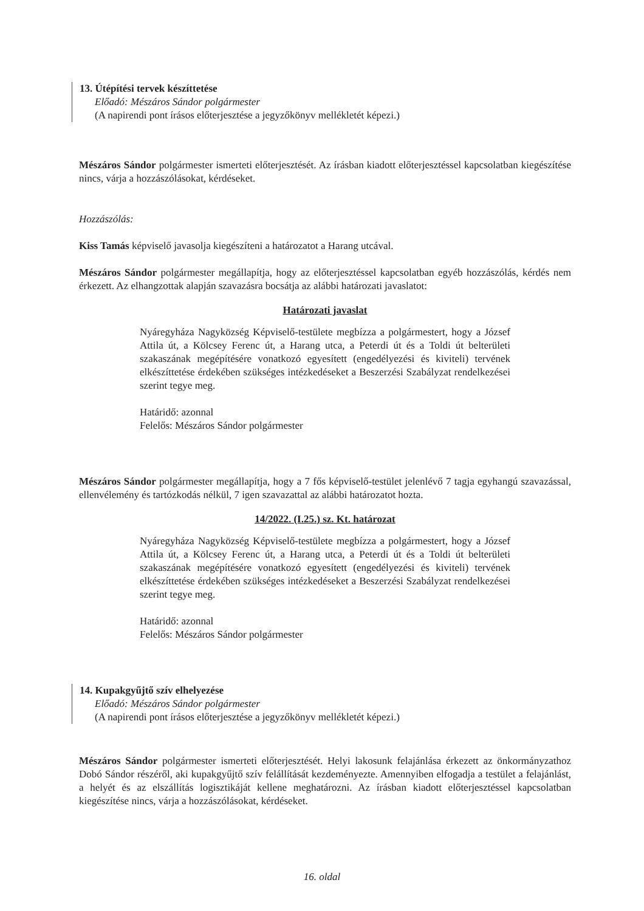13. Útépítési tervek készíttetése
Előadó: Mészáros Sándor polgármester
(A napirendi pont írásos előterjesztése a jegyzőkönyv mellékletét képezi.)
Mészáros Sándor polgármester ismerteti előterjesztését. Az írásban kiadott előterjesztéssel kapcsolatban kiegészítése nincs, várja a hozzászólásokat, kérdéseket.
Hozzászólás:
Kiss Tamás képviselő javasolja kiegészíteni a határozatot a Harang utcával.
Mészáros Sándor polgármester megállapítja, hogy az előterjesztéssel kapcsolatban egyéb hozzászólás, kérdés nem érkezett. Az elhangzottak alapján szavazásra bocsátja az alábbi határozati javaslatot:
Határozati javaslat
Nyáregyháza Nagyközség Képviselő-testülete megbízza a polgármestert, hogy a József Attila út, a Kölcsey Ferenc út, a Harang utca, a Peterdi út és a Toldi út belterületi szakaszának megépítésére vonatkozó egyesített (engedélyezési és kiviteli) tervének elkészíttetése érdekében szükséges intézkedéseket a Beszerzési Szabályzat rendelkezései szerint tegye meg.
Határidő: azonnal
Felelős: Mészáros Sándor polgármester
Mészáros Sándor polgármester megállapítja, hogy a 7 fős képviselő-testület jelenlévő 7 tagja egyhangú szavazással, ellenvélemény és tartózkodás nélkül, 7 igen szavazattal az alábbi határozatot hozta.
14/2022. (I.25.) sz. Kt. határozat
Nyáregyháza Nagyközség Képviselő-testülete megbízza a polgármestert, hogy a József Attila út, a Kölcsey Ferenc út, a Harang utca, a Peterdi út és a Toldi út belterületi szakaszának megépítésére vonatkozó egyesített (engedélyezési és kiviteli) tervének elkészíttetése érdekében szükséges intézkedéseket a Beszerzési Szabályzat rendelkezései szerint tegye meg.
Határidő: azonnal
Felelős: Mészáros Sándor polgármester
14. Kupakgyűjtő szív elhelyezése
Előadó: Mészáros Sándor polgármester
(A napirendi pont írásos előterjesztése a jegyzőkönyv mellékletét képezi.)
Mészáros Sándor polgármester ismerteti előterjesztését. Helyi lakosunk felajánlása érkezett az önkormányzathoz Dobó Sándor részéről, aki kupakgyűjtő szív felállítását kezdeményezte. Amennyiben elfogadja a testület a felajánlást, a helyét és az elszállítás logisztikáját kellene meghatározni. Az írásban kiadott előterjesztéssel kapcsolatban kiegészítése nincs, várja a hozzászólásokat, kérdéseket.
16. oldal